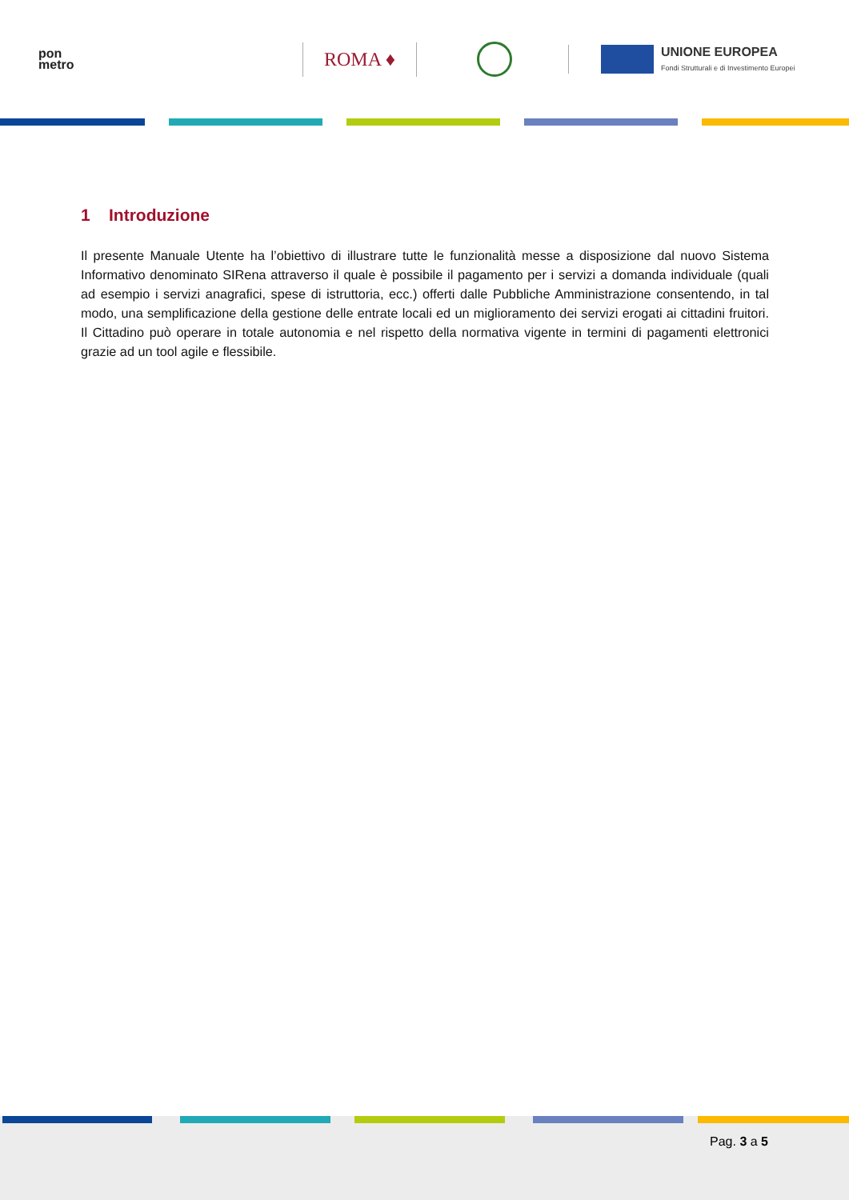pon
metro
ROMA ♦
UNIONE EUROPEA
Fondi Strutturali e di Investimento Europei
1 Introduzione
Il presente Manuale Utente ha l’obiettivo di illustrare tutte le funzionalità messe a disposizione dal nuovo Sistema Informativo denominato SIRena attraverso il quale è possibile il pagamento per i servizi a domanda individuale (quali ad esempio i servizi anagrafici, spese di istruttoria, ecc.) offerti dalle Pubbliche Amministrazione consentendo, in tal modo, una semplificazione della gestione delle entrate locali ed un miglioramento dei servizi erogati ai cittadini fruitori. Il Cittadino può operare in totale autonomia e nel rispetto della normativa vigente in termini di pagamenti elettronici grazie ad un tool agile e flessibile.
Pag. 3 a 5